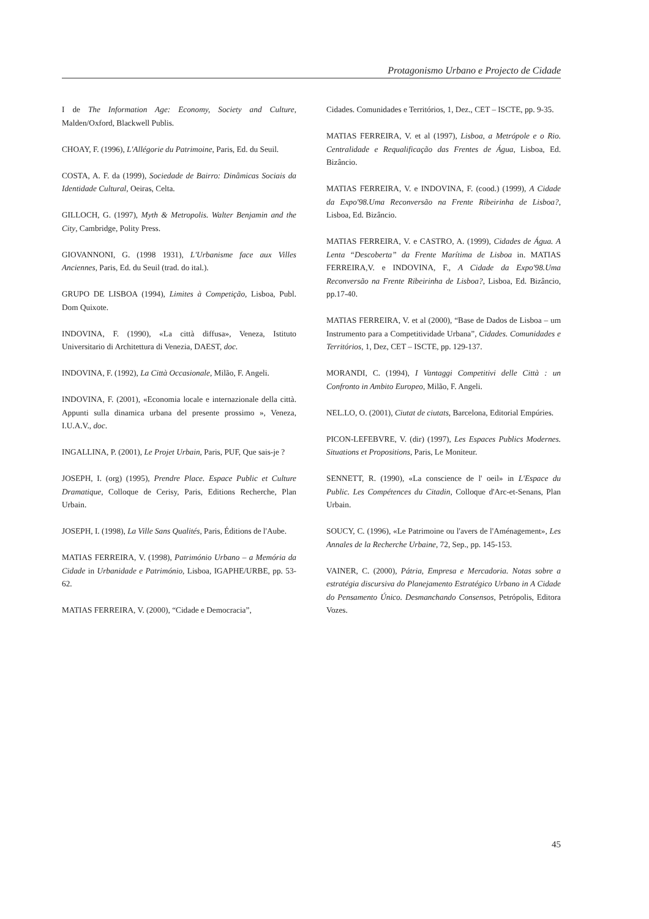Protagonismo Urbano e Projecto de Cidade
I de The Information Age: Economy, Society and Culture, Malden/Oxford, Blackwell Publis.
CHOAY, F. (1996), L'Allégorie du Patrimoine, Paris, Ed. du Seuil.
COSTA, A. F. da (1999), Sociedade de Bairro: Dinâmicas Sociais da Identidade Cultural, Oeiras, Celta.
GILLOCH, G. (1997), Myth & Metropolis. Walter Benjamin and the City, Cambridge, Polity Press.
GIOVANNONI, G. (1998 1931), L'Urbanisme face aux Villes Anciennes, Paris, Ed. du Seuil (trad. do ital.).
GRUPO DE LISBOA (1994), Limites à Competição, Lisboa, Publ. Dom Quixote.
INDOVINA, F. (1990), «La città diffusa», Veneza, Istituto Universitario di Architettura di Venezia, DAEST, doc.
INDOVINA, F. (1992), La Città Occasionale, Milão, F. Angeli.
INDOVINA, F. (2001), «Economia locale e internazionale della città. Appunti sulla dinamica urbana del presente prossimo », Veneza, I.U.A.V., doc.
INGALLINA, P. (2001), Le Projet Urbain, Paris, PUF, Que sais-je ?
JOSEPH, I. (org) (1995), Prendre Place. Espace Public et Culture Dramatique, Colloque de Cerisy, Paris, Editions Recherche, Plan Urbain.
JOSEPH, I. (1998), La Ville Sans Qualités, Paris, Éditions de l'Aube.
MATIAS FERREIRA, V. (1998), Património Urbano – a Memória da Cidade in Urbanidade e Património, Lisboa, IGAPHE/URBE, pp. 53-62.
MATIAS FERREIRA, V. (2000), “Cidade e Democracia”,
Cidades. Comunidades e Territórios, 1, Dez., CET – ISCTE, pp. 9-35.
MATIAS FERREIRA, V. et al (1997), Lisboa, a Metrópole e o Rio. Centralidade e Requalificação das Frentes de Água, Lisboa, Ed. Bizâncio.
MATIAS FERREIRA, V. e INDOVINA, F. (cood.) (1999), A Cidade da Expo'98.Uma Reconversão na Frente Ribeirinha de Lisboa?, Lisboa, Ed. Bizâncio.
MATIAS FERREIRA, V. e CASTRO, A. (1999), Cidades de Água. A Lenta “Descoberta” da Frente Marítima de Lisboa in. MATIAS FERREIRA,V. e INDOVINA, F., A Cidade da Expo'98.Uma Reconversão na Frente Ribeirinha de Lisboa?, Lisboa, Ed. Bizâncio, pp.17-40.
MATIAS FERREIRA, V. et al (2000), “Base de Dados de Lisboa – um Instrumento para a Competitividade Urbana”, Cidades. Comunidades e Territórios, 1, Dez, CET – ISCTE, pp. 129-137.
MORANDI, C. (1994), I Vantaggi Competitivi delle Città : un Confronto in Ambito Europeo, Milão, F. Angeli.
NEL.LO, O. (2001), Ciutat de ciutats, Barcelona, Editorial Empúries.
PICON-LEFEBVRE, V. (dir) (1997), Les Espaces Publics Modernes. Situations et Propositions, Paris, Le Moniteur.
SENNETT, R. (1990), «La conscience de l' oeil» in L'Espace du Public. Les Compétences du Citadin, Colloque d'Arc-et-Senans, Plan Urbain.
SOUCY, C. (1996), «Le Patrimoine ou l'avers de l'Aménagement», Les Annales de la Recherche Urbaine, 72, Sep., pp. 145-153.
VAINER, C. (2000), Pátria, Empresa e Mercadoria. Notas sobre a estratégia discursiva do Planejamento Estratégico Urbano in A Cidade do Pensamento Único. Desmanchando Consensos, Petrópolis, Editora Vozes.
45